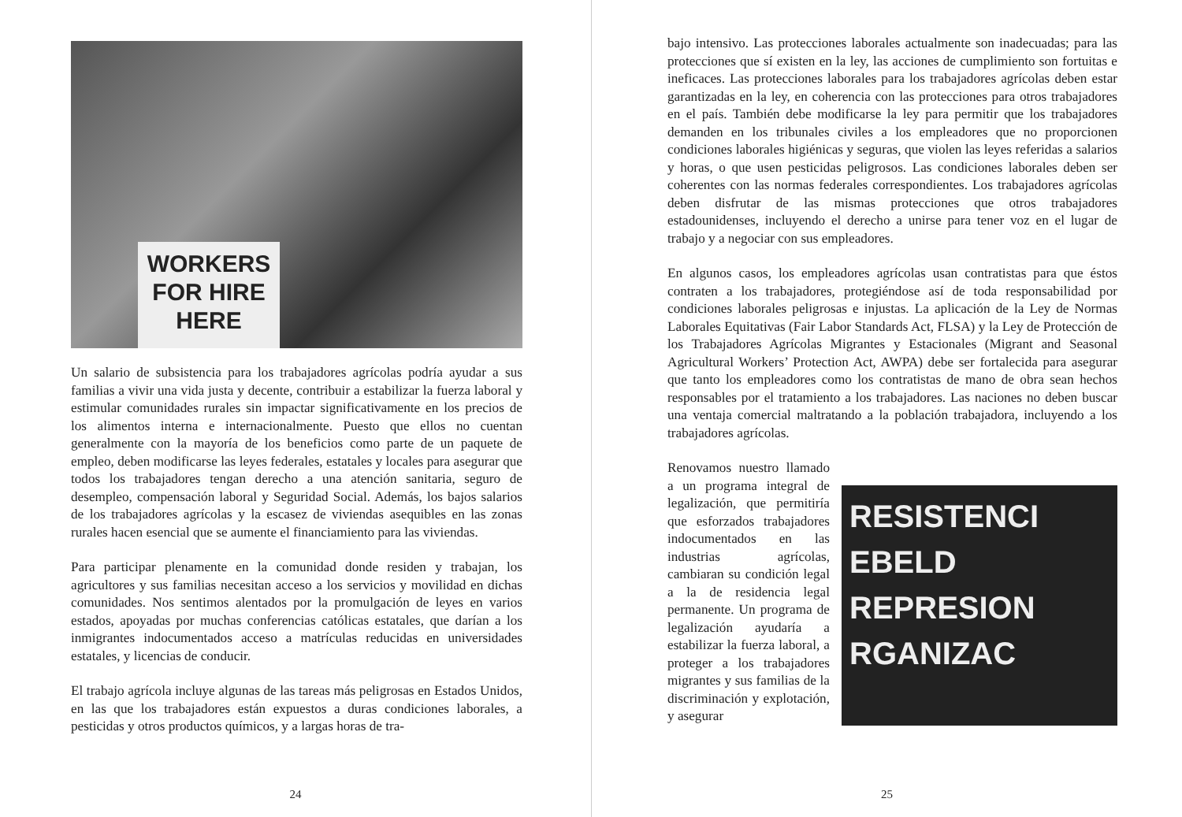WORKERS
FOR HIRE
HERE
Un salario de subsistencia para los trabajadores agrícolas podría ayudar a sus familias a vivir una vida justa y decente, contribuir a estabilizar la fuerza laboral y estimular comunidades rurales sin impactar significativamente en los precios de los alimentos interna e internacionalmente. Puesto que ellos no cuentan generalmente con la mayoría de los beneficios como parte de un paquete de empleo, deben modificarse las leyes federales, estatales y locales para asegurar que todos los trabajadores tengan derecho a una atención sanitaria, seguro de desempleo, compensación laboral y Seguridad Social. Además, los bajos salarios de los trabajadores agrícolas y la escasez de viviendas asequibles en las zonas rurales hacen esencial que se aumente el financiamiento para las viviendas.
Para participar plenamente en la comunidad donde residen y trabajan, los agricultores y sus familias necesitan acceso a los servicios y movilidad en dichas comunidades. Nos sentimos alentados por la promulgación de leyes en varios estados, apoyadas por muchas conferencias católicas estatales, que darían a los inmigrantes indocumentados acceso a matrículas reducidas en universidades estatales, y licencias de conducir.
El trabajo agrícola incluye algunas de las tareas más peligrosas en Estados Unidos, en las que los trabajadores están expuestos a duras condiciones laborales, a pesticidas y otros productos químicos, y a largas horas de tra-
24
bajo intensivo. Las protecciones laborales actualmente son inadecuadas; para las protecciones que sí existen en la ley, las acciones de cumplimiento son fortuitas e ineficaces. Las protecciones laborales para los trabajadores agrícolas deben estar garantizadas en la ley, en coherencia con las protecciones para otros trabajadores en el país. También debe modificarse la ley para permitir que los trabajadores demanden en los tribunales civiles a los empleadores que no proporcionen condiciones laborales higiénicas y seguras, que violen las leyes referidas a salarios y horas, o que usen pesticidas peligrosos. Las condiciones laborales deben ser coherentes con las normas federales correspondientes. Los trabajadores agrícolas deben disfrutar de las mismas protecciones que otros trabajadores estadounidenses, incluyendo el derecho a unirse para tener voz en el lugar de trabajo y a negociar con sus empleadores.
En algunos casos, los empleadores agrícolas usan contratistas para que éstos contraten a los trabajadores, protegiéndose así de toda responsabilidad por condiciones laborales peligrosas e injustas. La aplicación de la Ley de Normas Laborales Equitativas (Fair Labor Standards Act, FLSA) y la Ley de Protección de los Trabajadores Agrícolas Migrantes y Estacionales (Migrant and Seasonal Agricultural Workers’ Protection Act, AWPA) debe ser fortalecida para asegurar que tanto los empleadores como los contratistas de mano de obra sean hechos responsables por el tratamiento a los trabajadores. Las naciones no deben buscar una ventaja comercial maltratando a la población trabajadora, incluyendo a los trabajadores agrícolas.
RESISTENCI
EBELD
REPRESION
RGANIZAC
Renovamos nuestro llamado a un programa integral de legalización, que permitiría que esforzados trabajadores indocumentados en las industrias agrícolas, cambiaran su condición legal a la de residencia legal permanente. Un programa de legalización ayudaría a estabilizar la fuerza laboral, a proteger a los trabajadores migrantes y sus familias de la discriminación y explotación, y asegurar
25